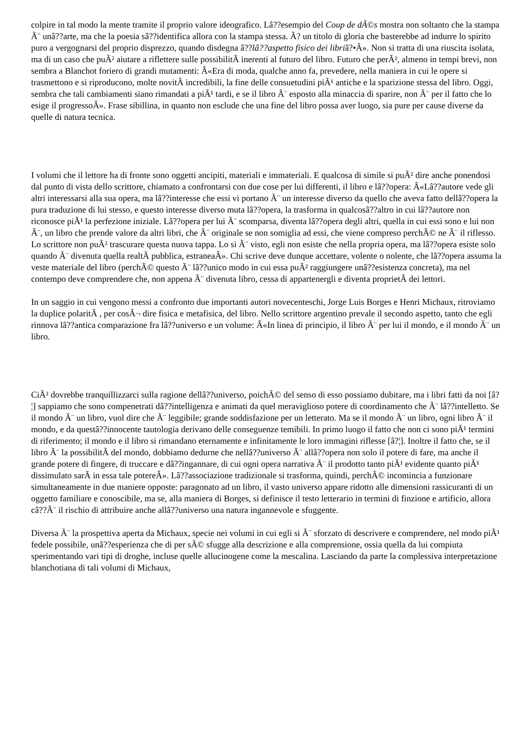colpire in tal modo la mente tramite il proprio valore ideografico. Lâ??esempio del Coup de dÃ©s mostra non soltanto che la stampa Ã¨ unâ??arte, ma che la poesia sâ??identifica allora con la stampa stessa. Ã? un titolo di gloria che basterebbe ad indurre lo spirito puro a vergognarsi del proprio disprezzo, quando disdegna â??lâ??aspetto fisico dei libriâ?•Â». Non si tratta di una riuscita isolata, ma di un caso che puÃ² aiutare a riflettere sulle possibilitÃ inerenti al futuro del libro. Futuro che perÃ², almeno in tempi brevi, non sembra a Blanchot foriero di grandi mutamenti: Â«Era di moda, qualche anno fa, prevedere, nella maniera in cui le opere si trasmettono e si riproducono, molte novitÃ incredibili, la fine delle consuetudini piÃ¹ antiche e la sparizione stessa del libro. Oggi, sembra che tali cambiamenti siano rimandati a piÃ¹ tardi, e se il libro Ã¨ esposto alla minaccia di sparire, non Ã¨ per il fatto che lo esige il progressoÂ». Frase sibillina, in quanto non esclude che una fine del libro possa aver luogo, sia pure per cause diverse da quelle di natura tecnica.
I volumi che il lettore ha di fronte sono oggetti ancipiti, materiali e immateriali. E qualcosa di simile si puÃ² dire anche ponendosi dal punto di vista dello scrittore, chiamato a confrontarsi con due cose per lui differenti, il libro e lâ??opera: Â«Lâ??autore vede gli altri interessarsi alla sua opera, ma lâ??interesse che essi vi portano Ã¨ un interesse diverso da quello che aveva fatto dellâ??opera la pura traduzione di lui stesso, e questo interesse diverso muta lâ??opera, la trasforma in qualcosâ??altro in cui lâ??autore non riconosce piÃ¹ la perfezione iniziale. Lâ??opera per lui Ã¨ scomparsa, diventa lâ??opera degli altri, quella in cui essi sono e lui non Ã¨, un libro che prende valore da altri libri, che Ã¨ originale se non somiglia ad essi, che viene compreso perchÃ© ne Ã¨ il riflesso. Lo scrittore non puÃ² trascurare questa nuova tappa. Lo si Ã¨ visto, egli non esiste che nella propria opera, ma lâ??opera esiste solo quando Ã¨ divenuta quella realtÃ pubblica, estraneaÂ». Chi scrive deve dunque accettare, volente o nolente, che lâ??opera assuma la veste materiale del libro (perchÃ© questo Ã¨ lâ??unico modo in cui essa puÃ² raggiungere unâ??esistenza concreta), ma nel contempo deve comprendere che, non appena Ã¨ divenuta libro, cessa di appartenergli e diventa proprietÃ dei lettori.
In un saggio in cui vengono messi a confronto due importanti autori novecenteschi, Jorge Luis Borges e Henri Michaux, ritroviamo la duplice polaritÃ , per cosÃ¬ dire fisica e metafisica, del libro. Nello scrittore argentino prevale il secondo aspetto, tanto che egli rinnova lâ??antica comparazione fra lâ??universo e un volume: Â«In linea di principio, il libro Ã¨ per lui il mondo, e il mondo Ã¨ un libro.
CiÃ² dovrebbe tranquillizzarci sulla ragione dellâ??universo, poichÃ© del senso di esso possiamo dubitare, ma i libri fatti da noi [â?¦] sappiamo che sono compenetrati dâ??intelligenza e animati da quel meraviglioso potere di coordinamento che Ã¨ lâ??intelletto. Se il mondo Ã¨ un libro, vuol dire che Ã¨ leggibile; grande soddisfazione per un letterato. Ma se il mondo Ã¨ un libro, ogni libro Ã¨ il mondo, e da questâ??innocente tautologia derivano delle conseguenze temibili. In primo luogo il fatto che non ci sono piÃ¹ termini di riferimento; il mondo e il libro si rimandano eternamente e infinitamente le loro immagini riflesse [â?¦]. Inoltre il fatto che, se il libro Ã¨ la possibilitÃ del mondo, dobbiamo dedurne che nellâ??universo Ã¨ allâ??opera non solo il potere di fare, ma anche il grande potere di fingere, di truccare e dâ??ingannare, di cui ogni opera narrativa Ã¨ il prodotto tanto piÃ¹ evidente quanto piÃ¹ dissimulato sarÃ in essa tale potereÂ». Lâ??associazione tradizionale si trasforma, quindi, perchÃ© incomincia a funzionare simultaneamente in due maniere opposte: paragonato ad un libro, il vasto universo appare ridotto alle dimensioni rassicuranti di un oggetto familiare e conoscibile, ma se, alla maniera di Borges, si definisce il testo letterario in termini di finzione e artificio, allora câ??Ã¨ il rischio di attribuire anche allâ??universo una natura ingannevole e sfuggente.
Diversa Ã¨ la prospettiva aperta da Michaux, specie nei volumi in cui egli si Ã¨ sforzato di descrivere e comprendere, nel modo piÃ¹ fedele possibile, unâ??esperienza che di per sÃ© sfugge alla descrizione e alla comprensione, ossia quella da lui compiuta sperimentando vari tipi di droghe, incluse quelle allucinogene come la mescalina. Lasciando da parte la complessiva interpretazione blanchotiana di tali volumi di Michaux,